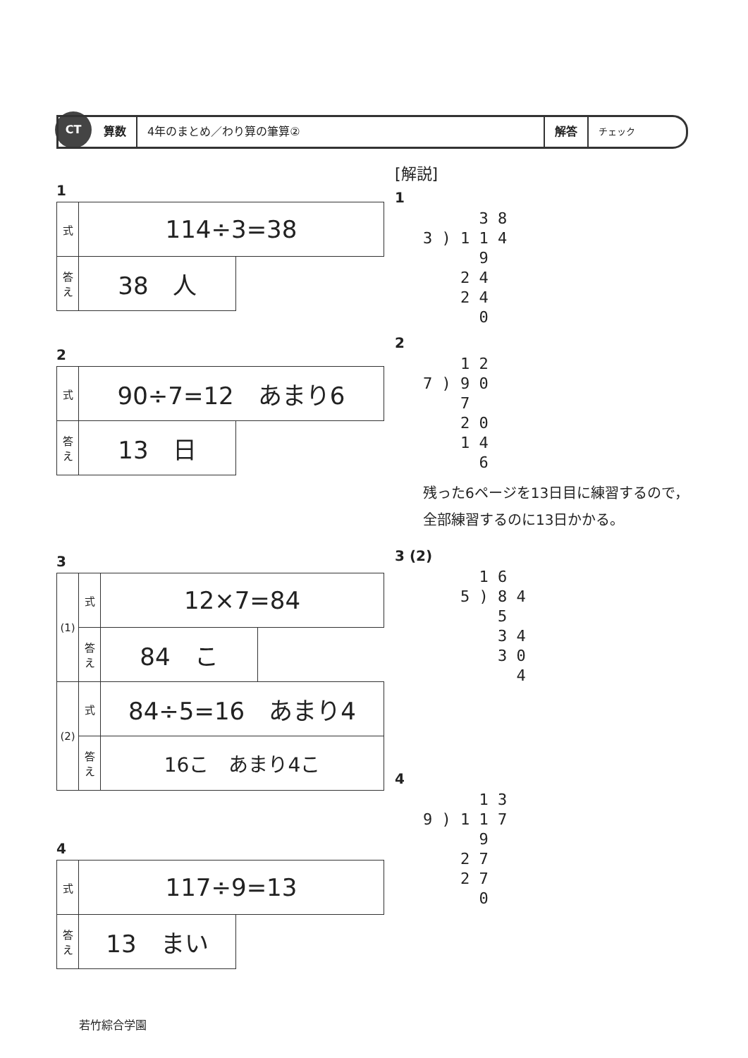CT
算数 4年のまとめ／わり算の筆算② 解答
チェック
1
| 式 | 114÷3=38 | |
| 答え | 38 人 | |
2
| 式 | 90÷7=12 あまり6 | |
| 答え | 13 日 | |
3
| (1) | 式 | 12×7=84 | |
| | 答え | 84 こ | |
| (2) | 式 | 84÷5=16 あまり4 | |
| | 答え | 16こ あまり4こ | |
4
| 式 | 117÷9=13 | |
| 答え | 13 まい | |
[解説]
1
3 8 3 ) 1 1 4 9 2 4 2 4 0
2
1 2 7 ) 9 0 7 2 0 1 4 6
残った6ページを13日目に練習するので，全部練習するのに13日かかる。
3 (2)
1 6 5 ) 8 4 5 3 4 3 0 4
4
1 3 9 ) 1 1 7 9 2 7 2 7 0
若竹綜合学園